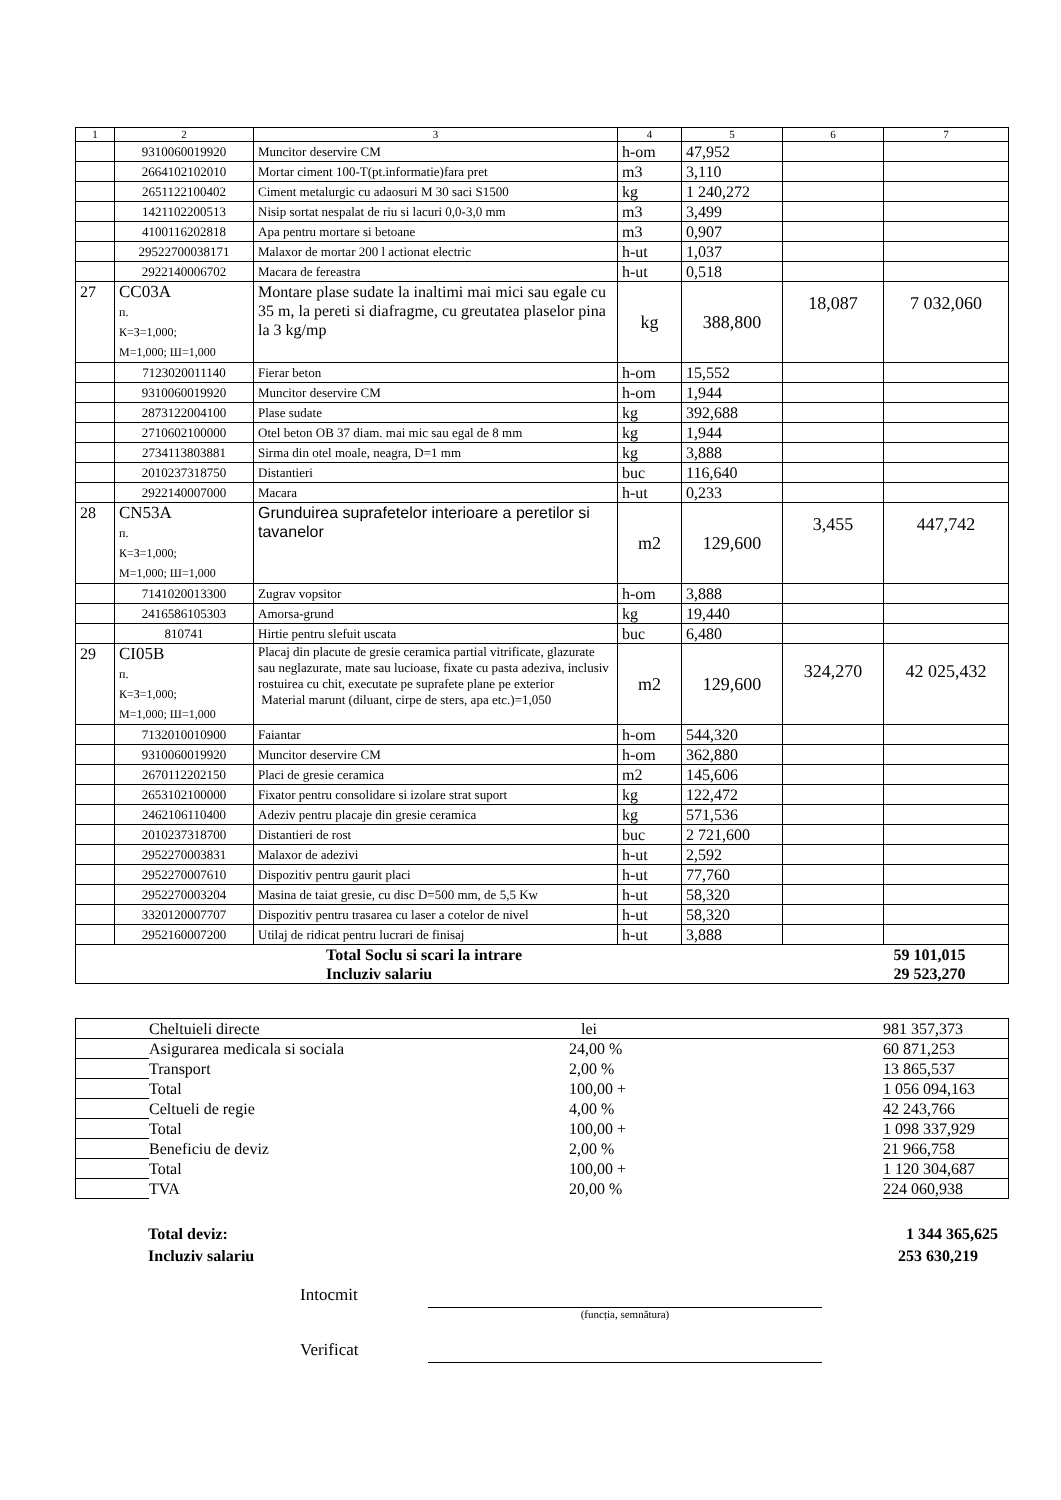| 1 | 2 | 3 | 4 | 5 | 6 | 7 |
| --- | --- | --- | --- | --- | --- | --- |
| | 9310060019920 | Muncitor deservire CM | h-om | 47,952 | | |
| | 2664102102010 | Mortar ciment 100-T(pt.informatie)fara pret | m3 | 3,110 | | |
| | 2651122100402 | Ciment metalurgic cu adaosuri M 30 saci S1500 | kg | 1 240,272 | | |
| | 1421102200513 | Nisip sortat nespalat de riu si lacuri 0,0-3,0 mm | m3 | 3,499 | | |
| | 4100116202818 | Apa pentru mortare si betoane | m3 | 0,907 | | |
| | 29522700038171 | Malaxor de mortar 200 l actionat electric | h-ut | 1,037 | | |
| | 2922140006702 | Macara de fereastra | h-ut | 0,518 | | |
| 27 | CC03A п. К=З=1,000; М=1,000; Ш=1,000 | Montare plase sudate la inaltimi mai mici sau egale cu 35 m, la pereti si diafragme, cu greutatea plaselor pina la 3 kg/mp | kg | 388,800 | 18,087 | 7 032,060 |
| | 7123020011140 | Fierar beton | h-om | 15,552 | | |
| | 9310060019920 | Muncitor deservire CM | h-om | 1,944 | | |
| | 2873122004100 | Plase sudate | kg | 392,688 | | |
| | 2710602100000 | Otel beton OB 37 diam. mai mic sau egal de 8 mm | kg | 1,944 | | |
| | 2734113803881 | Sirma din otel moale, neagra, D=1 mm | kg | 3,888 | | |
| | 2010237318750 | Distantieri | buc | 116,640 | | |
| | 2922140007000 | Macara | h-ut | 0,233 | | |
| 28 | CN53A п. К=З=1,000; М=1,000; Ш=1,000 | Grunduirea suprafetelor interioare a peretilor si tavanelor | m2 | 129,600 | 3,455 | 447,742 |
| | 7141020013300 | Zugrav vopsitor | h-om | 3,888 | | |
| | 2416586105303 | Amorsa-grund | kg | 19,440 | | |
| | 810741 | Hirtie pentru slefuit uscata | buc | 6,480 | | |
| 29 | CI05B п. К=З=1,000; М=1,000; Ш=1,000 | Placaj din placute de gresie ceramica partial vitrificate, glazurate sau neglazurate, mate sau lucioase, fixate cu pasta adeziva, inclusiv rostuirea cu chit, executate pe suprafete plane pe exterior Material marunt (diluant, cirpe de sters, apa etc.)=1,050 | m2 | 129,600 | 324,270 | 42 025,432 |
| | 7132010010900 | Faiantar | h-om | 544,320 | | |
| | 9310060019920 | Muncitor deservire CM | h-om | 362,880 | | |
| | 2670112202150 | Placi de gresie ceramica | m2 | 145,606 | | |
| | 2653102100000 | Fixator pentru consolidare si izolare strat suport | kg | 122,472 | | |
| | 2462106110400 | Adeziv pentru placaje din gresie ceramica | kg | 571,536 | | |
| | 2010237318700 | Distantieri de rost | buc | 2 721,600 | | |
| | 2952270003831 | Malaxor de adezivi | h-ut | 2,592 | | |
| | 2952270007610 | Dispozitiv pentru gaurit placi | h-ut | 77,760 | | |
| | 2952270003204 | Masina de taiat gresie, cu disc D=500 mm, de 5,5 Kw | h-ut | 58,320 | | |
| | 3320120007707 | Dispozitiv pentru trasarea cu laser a cotelor de nivel | h-ut | 58,320 | | |
| | 2952160007200 | Utilaj de ridicat pentru lucrari de finisaj | h-ut | 3,888 | | |
| Total Soclu si scari la intrare Incluziv salariu | | | | | | 59 101,015 29 523,270 |
| | Cheltuieli directe | lei | 981 357,373 |
| | Asigurarea medicala si sociala | 24,00 % | 60 871,253 |
| | Transport | 2,00 % | 13 865,537 |
| | Total | 100,00 + | 1 056 094,163 |
| | Celtueli de regie | 4,00 % | 42 243,766 |
| | Total | 100,00 + | 1 098 337,929 |
| | Beneficiu de deviz | 2,00 % | 21 966,758 |
| | Total | 100,00 + | 1 120 304,687 |
| | TVA | 20,00 % | 224 060,938 |
Total deviz: 1 344 365,625
Incluziv salariu 253 630,219
Intocmit
(funcția, semnătura)
Verificat